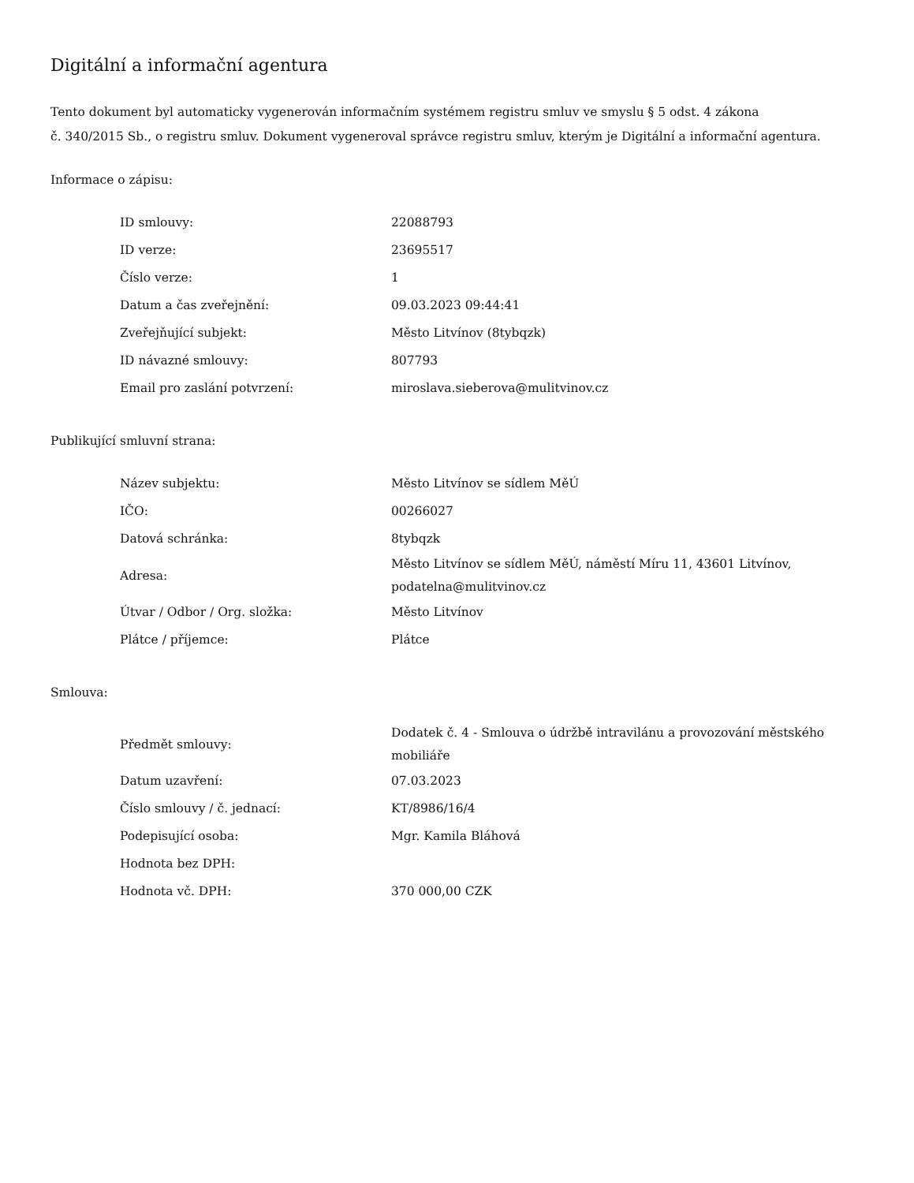Digitální a informační agentura
Tento dokument byl automaticky vygenerován informačním systémem registru smluv ve smyslu § 5 odst. 4 zákona
č. 340/2015 Sb., o registru smluv. Dokument vygeneroval správce registru smluv, kterým je Digitální a informační agentura.
Informace o zápisu:
| ID smlouvy: | 22088793 |
| ID verze: | 23695517 |
| Číslo verze: | 1 |
| Datum a čas zveřejnění: | 09.03.2023 09:44:41 |
| Zveřejňující subjekt: | Město Litvínov (8tybqzk) |
| ID návazné smlouvy: | 807793 |
| Email pro zaslání potvrzení: | miroslava.sieberova@mulitvinov.cz |
Publikující smluvní strana:
| Název subjektu: | Město Litvínov se sídlem MěÚ |
| IČO: | 00266027 |
| Datová schránka: | 8tybqzk |
| Adresa: | Město Litvínov se sídlem MěÚ, náměstí Míru 11, 43601 Litvínov, podatelna@mulitvinov.cz |
| Útvar / Odbor / Org. složka: | Město Litvínov |
| Plátce / příjemce: | Plátce |
Smlouva:
| Předmět smlouvy: | Dodatek č. 4 - Smlouva o údržbě intravilánu a provozování městského mobiliáře |
| Datum uzavření: | 07.03.2023 |
| Číslo smlouvy / č. jednací: | KT/8986/16/4 |
| Podepisující osoba: | Mgr. Kamila Bláhová |
| Hodnota bez DPH: | |
| Hodnota vč. DPH: | 370 000,00 CZK |